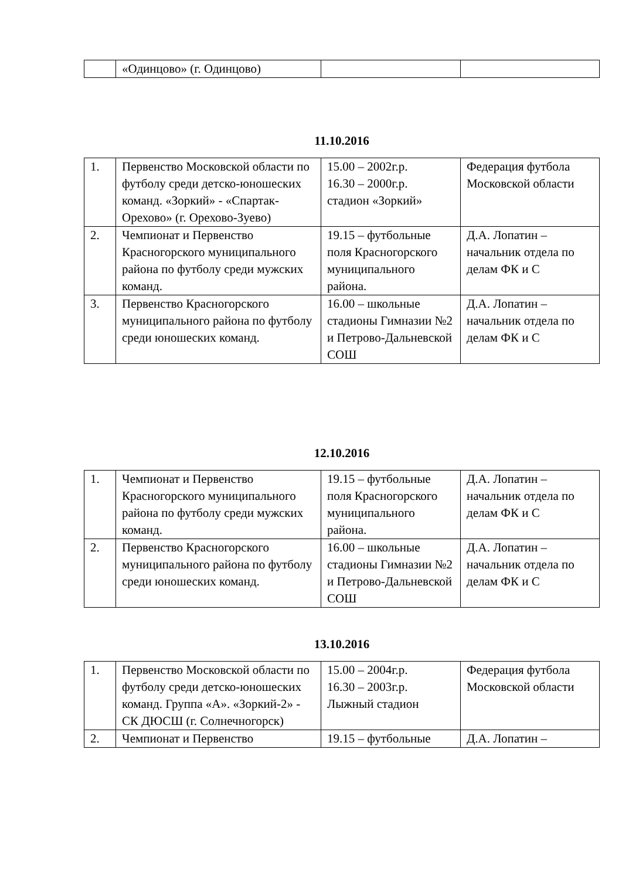| | «Одинцово» (г. Одинцово) | | |
11.10.2016
| 1. | Первенство Московской области по футболу среди детско-юношеских команд. «Зоркий» - «Спартак-Орехово» (г. Орехово-Зуево) | 15.00 – 2002г.р. 16.30 – 2000г.р. стадион «Зоркий» | Федерация футбола Московской области |
| 2. | Чемпионат и Первенство Красногорского муниципального района по футболу среди мужских команд. | 19.15 – футбольные поля Красногорского муниципального района. | Д.А. Лопатин – начальник отдела по делам ФК и С |
| 3. | Первенство Красногорского муниципального района по футболу среди юношеских команд. | 16.00 – школьные стадионы Гимназии №2 и Петрово-Дальневской СОШ | Д.А. Лопатин – начальник отдела по делам ФК и С |
12.10.2016
| 1. | Чемпионат и Первенство Красногорского муниципального района по футболу среди мужских команд. | 19.15 – футбольные поля Красногорского муниципального района. | Д.А. Лопатин – начальник отдела по делам ФК и С |
| 2. | Первенство Красногорского муниципального района по футболу среди юношеских команд. | 16.00 – школьные стадионы Гимназии №2 и Петрово-Дальневской СОШ | Д.А. Лопатин – начальник отдела по делам ФК и С |
13.10.2016
| 1. | Первенство Московской области по футболу среди детско-юношеских команд. Группа «А». «Зоркий-2» - СК ДЮСШ (г. Солнечногорск) | 15.00 – 2004г.р. 16.30 – 2003г.р. Лыжный стадион | Федерация футбола Московской области |
| 2. | Чемпионат и Первенство | 19.15 – футбольные | Д.А. Лопатин – |